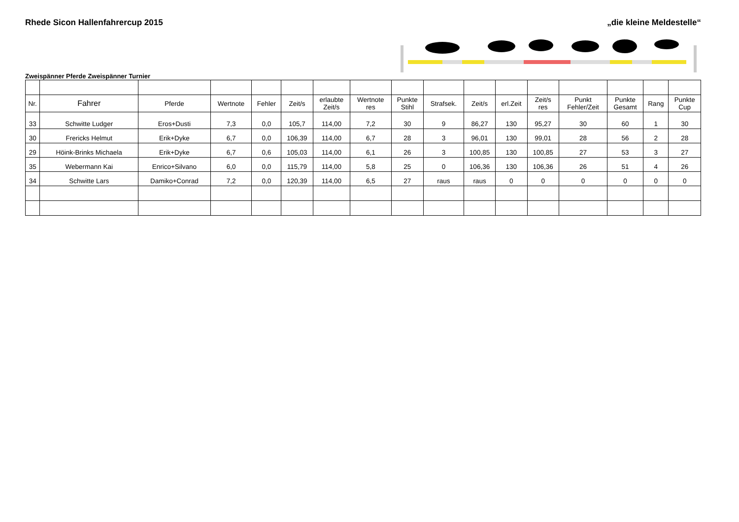Rhede Sicon Hallenfahrercup 2015 „die kleine Meldestelle“
Zweispänner Pferde Zweispänner Turnier
| Nr. | Fahrer | Pferde | Wertnote | Fehler | Zeit/s | erlaubte Zeit/s | Wertnote res | Punkte Stihl | Strafsek. | Zeit/s | erl.Zeit | Zeit/s res | Punkt Fehler/Zeit | Punkte Gesamt | Rang | Punkte Cup |
| --- | --- | --- | --- | --- | --- | --- | --- | --- | --- | --- | --- | --- | --- | --- | --- | --- |
| 33 | Schwitte Ludger | Eros+Dusti | 7,3 | 0,0 | 105,7 | 114,00 | 7,2 | 30 | 9 | 86,27 | 130 | 95,27 | 30 | 60 | 1 | 30 |
| 30 | Frericks Helmut | Erik+Dyke | 6,7 | 0,0 | 106,39 | 114,00 | 6,7 | 28 | 3 | 96,01 | 130 | 99,01 | 28 | 56 | 2 | 28 |
| 29 | Höink-Brinks Michaela | Erik+Dyke | 6,7 | 0,6 | 105,03 | 114,00 | 6,1 | 26 | 3 | 100,85 | 130 | 100,85 | 27 | 53 | 3 | 27 |
| 35 | Webermann Kai | Enrico+Silvano | 6,0 | 0,0 | 115,79 | 114,00 | 5,8 | 25 | 0 | 106,36 | 130 | 106,36 | 26 | 51 | 4 | 26 |
| 34 | Schwitte Lars | Damiko+Conrad | 7,2 | 0,0 | 120,39 | 114,00 | 6,5 | 27 | raus | raus | 0 | 0 | 0 | 0 | 0 | 0 |